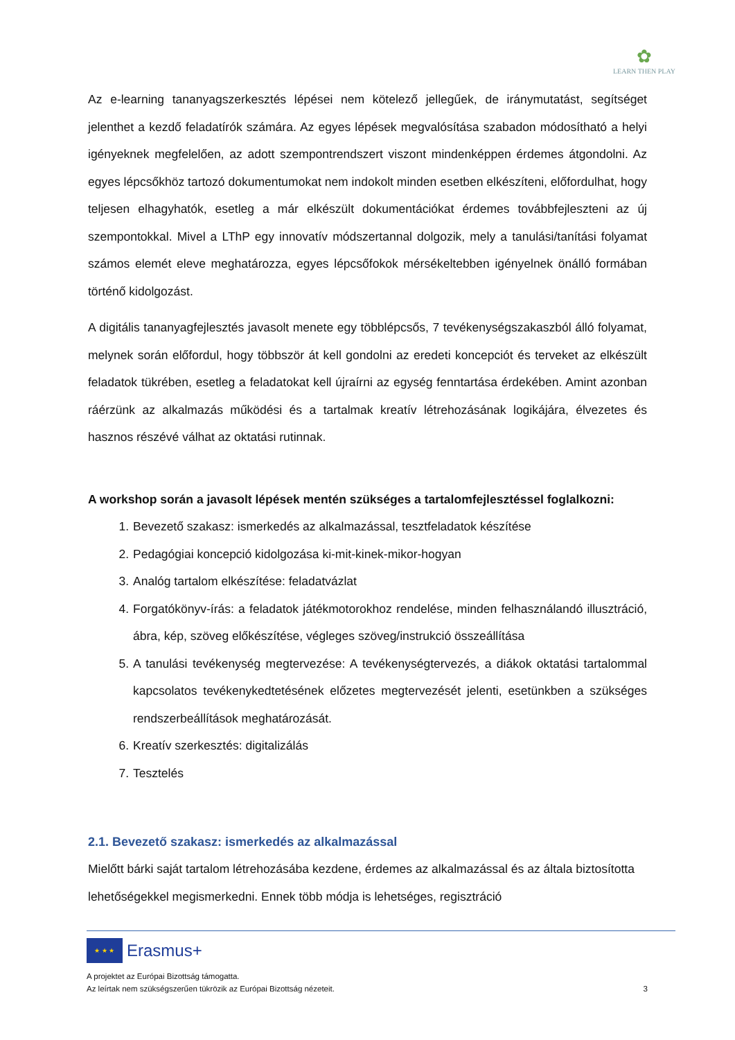✿
LEARN THEN PLAY
Az e-learning tananyagszerkesztés lépései nem kötelező jellegűek, de iránymutatást, segítséget jelenthet a kezdő feladatírók számára. Az egyes lépések megvalósítása szabadon módosítható a helyi igényeknek megfelelően, az adott szempontrendszert viszont mindenképpen érdemes átgondolni. Az egyes lépcsőkhöz tartozó dokumentumokat nem indokolt minden esetben elkészíteni, előfordulhat, hogy teljesen elhagyhatók, esetleg a már elkészült dokumentációkat érdemes továbbfejleszteni az új szempontokkal. Mivel a LThP egy innovatív módszertannal dolgozik, mely a tanulási/tanítási folyamat számos elemét eleve meghatározza, egyes lépcsőfokok mérsékeltebben igényelnek önálló formában történő kidolgozást.
A digitális tananyagfejlesztés javasolt menete egy többlépcsős, 7 tevékenységszakaszból álló folyamat, melynek során előfordul, hogy többször át kell gondolni az eredeti koncepciót és terveket az elkészült feladatok tükrében, esetleg a feladatokat kell újraírni az egység fenntartása érdekében. Amint azonban ráérzünk az alkalmazás működési és a tartalmak kreatív létrehozásának logikájára, élvezetes és hasznos részévé válhat az oktatási rutinnak.
A workshop során a javasolt lépések mentén szükséges a tartalomfejlesztéssel foglalkozni:
1. Bevezető szakasz: ismerkedés az alkalmazással, tesztfeladatok készítése
2. Pedagógiai koncepció kidolgozása ki-mit-kinek-mikor-hogyan
3. Analóg tartalom elkészítése: feladatvázlat
4. Forgatókönyv-írás: a feladatok játékmotorokhoz rendelése, minden felhasználandó illusztráció, ábra, kép, szöveg előkészítése, végleges szöveg/instrukció összeállítása
5. A tanulási tevékenység megtervezése: A tevékenységtervezés, a diákok oktatási tartalommal kapcsolatos tevékenykedtetésének előzetes megtervezését jelenti, esetünkben a szükséges rendszerbeállítások meghatározását.
6. Kreatív szerkesztés: digitalizálás
7. Tesztelés
2.1. Bevezető szakasz: ismerkedés az alkalmazással
Mielőtt bárki saját tartalom létrehozásába kezdene, érdemes az alkalmazással és az általa biztosította lehetőségekkel megismerkedni. Ennek több módja is lehetséges, regisztráció
★ ★ ★
Erasmus+
A projektet az Európai Bizottság támogatta.
Az leírtak nem szükségszerűen tükrözik az Európai Bizottság nézeteit. 3